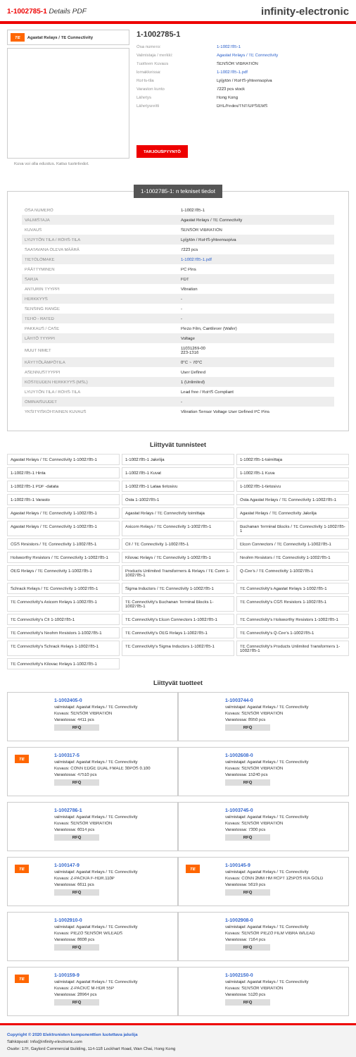1-1002785-1 Details PDF
infinity-electronic
TE Agastat Relays / TE Connectivity
Kuva voi olla edustus. Katso tuotetiedot.
1-1002785-1
Osa numero: 1-1002785-1
Valmistaja / merkki: Agastat Relays / TE Connectivity
Tuotteen Kuvaus SENSOR VIBRATION
lomakkeissa: 1-1002785-1.pdf
RoHs-tila Lyijytön / RoHS-yhteensopiva
Varaston kunto 7223 pcs stock
Lähetys Hong Kong
Lähetysreitti DHL/Fedex/TNT/UPS/EMS
TARJOUSPYYNTÖ
1-1002785-1: n tekniset tiedot
| OSA NUMERO | 1-1002785-1 |
| VALMISTAJA | Agastat Relays / TE Connectivity |
| KUVAUS | SENSOR VIBRATION |
| LYIJYTÖN TILA / ROHS-TILA | Lyijytön / RoHS-yhteensopiva |
| SAATAVANA OLEVA MÄÄRÄ | 7223 pcs |
| TIETOLOMAKE | 1-1002785-1.pdf |
| PÄÄTTYMINEN | PC Pins |
| SARJA | FDT |
| ANTURIN TYYPPI | Vibration |
| HERKKYYS | - |
| SENSING RANGE | - |
| TEHO - RATED | - |
| PAKKAUS / CASE | Piezo Film, Cantilever (Wafer) |
| LÄHTÖ TYYPPI | Voltage |
| MUUT NIMET | 11031269-00 223-1316 |
| KÄYTTÖLÄMPÖTILA | 0°C ~ 70°C |
| ASENNUSTYYPPI | User Defined |
| KOSTEUDEN HERKKYYS (MSL) | 1 (Unlimited) |
| LYIJYTÖN TILA / ROHS-TILA | Lead free / RoHS Compliant |
| OMINAISUUDET | - |
| YKSITYISKOHTAINEN KUVAUS | Vibration Sensor Voltage User Defined PC Pins |
Liittyvät tunnisteet
Agastat Relays / TE Connectivity 1-1002785-1
1-1002785-1 Jakelija
1-1002785-1-toimittaja
1-1002785-1 Hinta
1-1002785-1 Kuvat
1-1002785-1 Kuva
1-1002785-1 PDF -datata
1-1002785-1 Lataa tietosivu
1-1002785-1-tietosivu
1-1002785-1 Varasto
Osta 1-1002785-1
Osta Agastat Relays / TE Connectivity 1-1002785-1
Agastat Relays / TE Connectivity 1-1002785-1
Agastat Relays / TE Connectivity toimittaja
Agastat Relays / TE Connectivity Jakelija
Agastat Relays / TE Connectivity 1-1002785-1
Axicom Relays / TE Connectivity 1-1002785-1
Buchanan Terminal Blocks / TE Connectivity 1-1002785-1
CGS Resistors / TE Connectivity 1-1002785-1
CII / TE Connectivity 1-1002785-1
Elcon Connectors / TE Connectivity 1-1002785-1
Holsworthy Resistors / TE Connectivity 1-1002785-1
Kilovac Relays / TE Connectivity 1-1002785-1
Neohm Resistors / TE Connectivity 1-1002785-1
OEG Relays / TE Connectivity 1-1002785-1
Products Unlimited Transformers & Relays / TE Conn 1-1002785-1
Q-Cee's / TE Connectivity 1-1002785-1
Schrack Relays / TE Connectivity 1-1002785-1
Sigma Inductors / TE Connectivity 1-1002785-1
TE Connectivity's Agastat Relays 1-1002785-1
TE Connectivity's Axicom Relays 1-1002785-1
TE Connectivity's Buchanan Terminal Blocks 1-1002785-1
TE Connectivity's CGS Resistors 1-1002785-1
TE Connectivity's CII 1-1002785-1
TE Connectivity's Elcon Connectors 1-1002785-1
TE Connectivity's Holsworthy Resistors 1-1002785-1
TE Connectivity's Neohm Resistors 1-1002785-1
TE Connectivity's OEG Relays 1-1002785-1
TE Connectivity's Q-Cee's 1-1002785-1
TE Connectivity's Schrack Relays 1-1002785-1
TE Connectivity's Sigma Inductors 1-1002785-1
TE Connectivity's Products Unlimited Transformers 1-1002785-1
TE Connectivity's Kilovac Relays 1-1002785-1
Liittyvät tuotteet
1-1002405-0
valmistajat: Agastat Relays / TE Connectivity
Kuvaus: SENSOR VIBRATION
Varastossa: 4411 pcs
RFQ
1-1003744-0
valmistajat: Agastat Relays / TE Connectivity
Kuvaus: SENSOR VIBRATION
Varastossa: 8950 pcs
RFQ
TE
1-100317-5
valmistajat: Agastat Relays / TE Connectivity
Kuvaus: CONN EDGE DUAL FMALE 30POS 0.100
Varastossa: 47510 pcs
RFQ
1-1002608-0
valmistajat: Agastat Relays / TE Connectivity
Kuvaus: SENSOR VIBRATION
Varastossa: 15240 pcs
RFQ
1-1002786-1
valmistajat: Agastat Relays / TE Connectivity
Kuvaus: SENSOR VIBRATION
Varastossa: 6014 pcs
RFQ
1-1003745-0
valmistajat: Agastat Relays / TE Connectivity
Kuvaus: SENSOR VIBRATION
Varastossa: 7300 pcs
RFQ
TE
1-100147-9
valmistajat: Agastat Relays / TE Connectivity
Kuvaus: Z-PACK/A F-HDR.110P
Varastossa: 6611 pcs
RFQ
TE
1-100145-9
valmistajat: Agastat Relays / TE Connectivity
Kuvaus: CONN 2MM HM RCPT 125POS R/A GOLD
Varastossa: 5619 pcs
RFQ
1-1002910-0
valmistajat: Agastat Relays / TE Connectivity
Kuvaus: PIEZO SENSOR W/LEADS
Varastossa: 8608 pcs
RFQ
1-1002908-0
valmistajat: Agastat Relays / TE Connectivity
Kuvaus: SENSOR PIEZO FILM VIBRA W/LEAD
Varastossa: 7164 pcs
RFQ
TE
1-100159-9
valmistajat: Agastat Relays / TE Connectivity
Kuvaus: Z-PACK/C M-HDR 55P
Varastossa: 28964 pcs
RFQ
1-1002150-0
valmistajat: Agastat Relays / TE Connectivity
Kuvaus: SENSOR VIBRATION
Varastossa: 5120 pcs
RFQ
Copyright © 2020 Elektronisten komponenttien luotettava jakelija
Sähköposti: Info@infinity-electronic.com
Osoite: 17F, Gaylord Commercial Building, 114-118 Lockhart Road, Wan Chai, Hong Kong